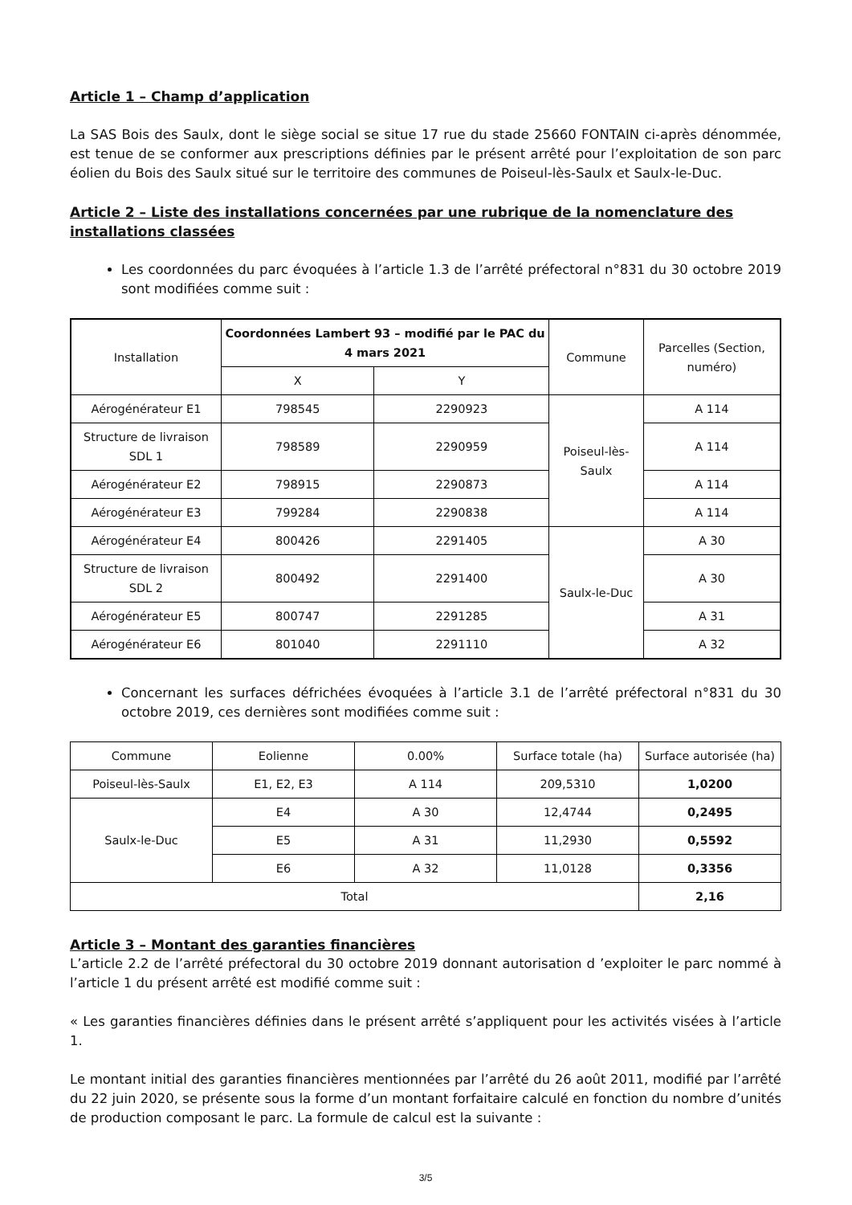Article 1 – Champ d’application
La SAS Bois des Saulx, dont le siège social se situe 17 rue du stade 25660 FONTAIN ci-après dénommée, est tenue de se conformer aux prescriptions définies par le présent arrêté pour l’exploitation de son parc éolien du Bois des Saulx situé sur le territoire des communes de Poiseul-lès-Saulx et Saulx-le-Duc.
Article 2 – Liste des installations concernées par une rubrique de la nomenclature des installations classées
Les coordonnées du parc évoquées à l’article 1.3 de l’arrêté préfectoral n°831 du 30 octobre 2019 sont modifiées comme suit :
| Installation | Coordonnées Lambert 93 – modifié par le PAC du 4 mars 2021 | | Commune | Parcelles (Section, numéro) |
| --- | --- | --- | --- | --- |
| | X | Y | | |
| Aérogénérateur E1 | 798545 | 2290923 | Poiseul-lès-Saulx | A 114 |
| Structure de livraison SDL 1 | 798589 | 2290959 | | A 114 |
| Aérogénérateur E2 | 798915 | 2290873 | | A 114 |
| Aérogénérateur E3 | 799284 | 2290838 | | A 114 |
| Aérogénérateur E4 | 800426 | 2291405 | Saulx-le-Duc | A 30 |
| Structure de livraison SDL 2 | 800492 | 2291400 | | A 30 |
| Aérogénérateur E5 | 800747 | 2291285 | | A 31 |
| Aérogénérateur E6 | 801040 | 2291110 | | A 32 |
Concernant les surfaces défrichées évoquées à l’article 3.1 de l’arrêté préfectoral n°831 du 30 octobre 2019, ces dernières sont modifiées comme suit :
| Commune | Eolienne | 0.00% | Surface totale (ha) | Surface autorisée (ha) |
| --- | --- | --- | --- | --- |
| Poiseul-lès-Saulx | E1, E2, E3 | A 114 | 209,5310 | 1,0200 |
| Saulx-le-Duc | E4 | A 30 | 12,4744 | 0,2495 |
| | E5 | A 31 | 11,2930 | 0,5592 |
| | E6 | A 32 | 11,0128 | 0,3356 |
| Total | | | | 2,16 |
Article 3 – Montant des garanties financières
L’article 2.2 de l’arrêté préfectoral du 30 octobre 2019 donnant autorisation d ’exploiter le parc nommé à l’article 1 du présent arrêté est modifié comme suit :
« Les garanties financières définies dans le présent arrêté s’appliquent pour les activités visées à l’article 1.
Le montant initial des garanties financières mentionnées par l’arrêté du 26 août 2011, modifié par l’arrêté du 22 juin 2020, se présente sous la forme d’un montant forfaitaire calculé en fonction du nombre d’unités de production composant le parc. La formule de calcul est la suivante :
3/5